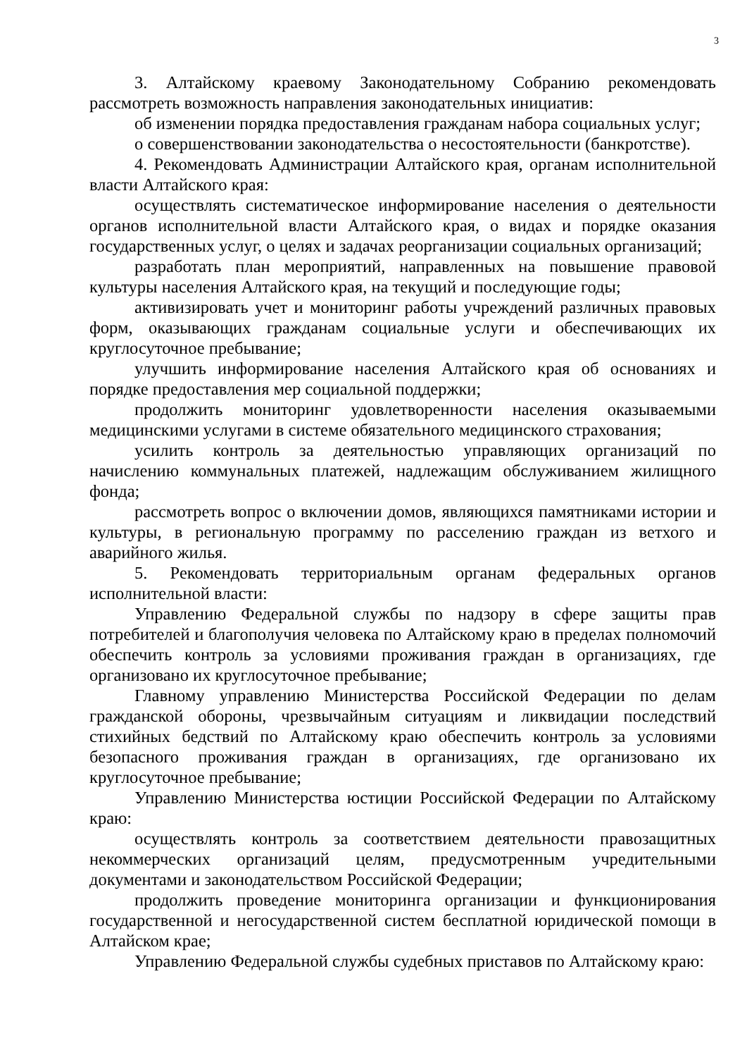3
3. Алтайскому краевому Законодательному Собранию рекомендовать рассмотреть возможность направления законодательных инициатив:
об изменении порядка предоставления гражданам набора социальных услуг;
о совершенствовании законодательства о несостоятельности (банкротстве).
4. Рекомендовать Администрации Алтайского края, органам исполнительной власти Алтайского края:
осуществлять систематическое информирование населения о деятельности органов исполнительной власти Алтайского края, о видах и порядке оказания государственных услуг, о целях и задачах реорганизации социальных организаций;
разработать план мероприятий, направленных на повышение правовой культуры населения Алтайского края, на текущий и последующие годы;
активизировать учет и мониторинг работы учреждений различных правовых форм, оказывающих гражданам социальные услуги и обеспечивающих их круглосуточное пребывание;
улучшить информирование населения Алтайского края об основаниях и порядке предоставления мер социальной поддержки;
продолжить мониторинг удовлетворенности населения оказываемыми медицинскими услугами в системе обязательного медицинского страхования;
усилить контроль за деятельностью управляющих организаций по начислению коммунальных платежей, надлежащим обслуживанием жилищного фонда;
рассмотреть вопрос о включении домов, являющихся памятниками истории и культуры, в региональную программу по расселению граждан из ветхого и аварийного жилья.
5. Рекомендовать территориальным органам федеральных органов исполнительной власти:
Управлению Федеральной службы по надзору в сфере защиты прав потребителей и благополучия человека по Алтайскому краю в пределах полномочий обеспечить контроль за условиями проживания граждан в организациях, где организовано их круглосуточное пребывание;
Главному управлению Министерства Российской Федерации по делам гражданской обороны, чрезвычайным ситуациям и ликвидации последствий стихийных бедствий по Алтайскому краю обеспечить контроль за условиями безопасного проживания граждан в организациях, где организовано их круглосуточное пребывание;
Управлению Министерства юстиции Российской Федерации по Алтайскому краю:
осуществлять контроль за соответствием деятельности правозащитных некоммерческих организаций целям, предусмотренным учредительными документами и законодательством Российской Федерации;
продолжить проведение мониторинга организации и функционирования государственной и негосударственной систем бесплатной юридической помощи в Алтайском крае;
Управлению Федеральной службы судебных приставов по Алтайскому краю: